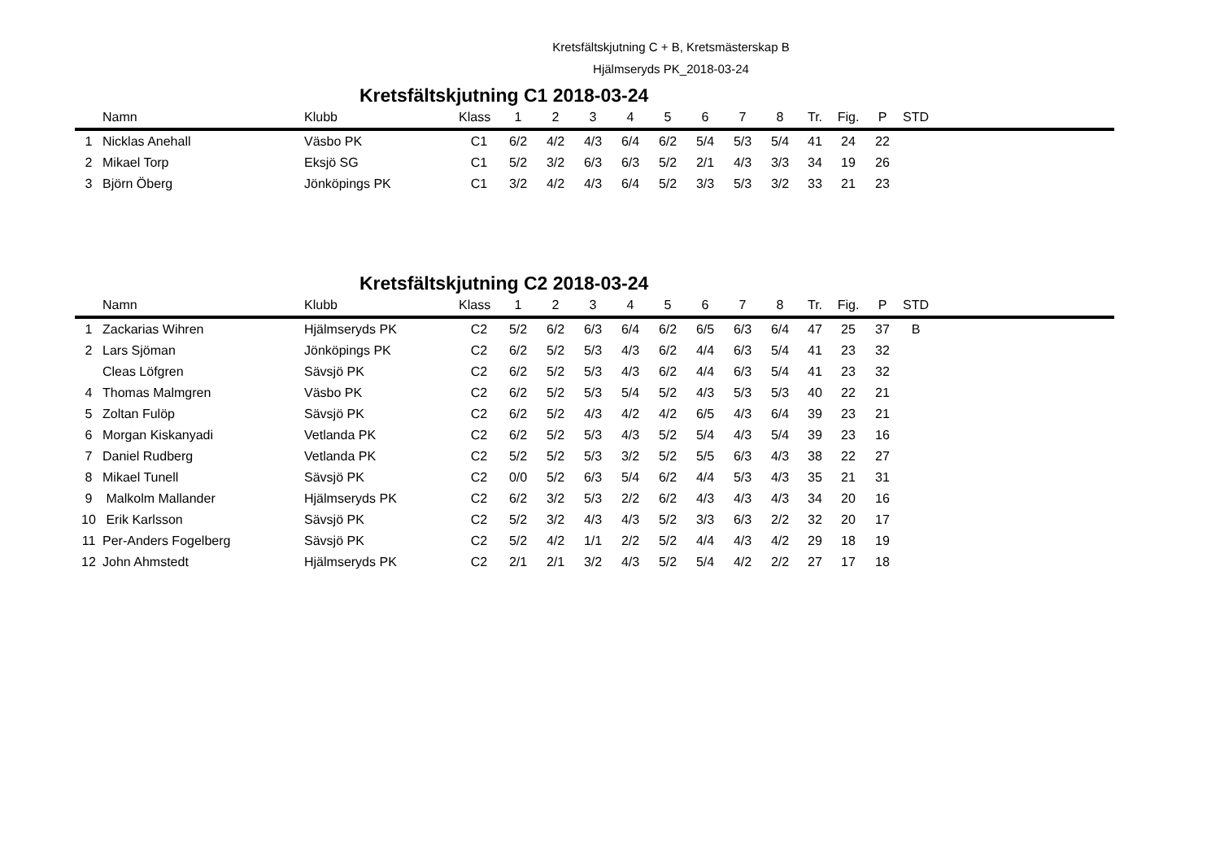Kretsfältskjutning C + B, Kretsmästerskap B
Hjälmseryds PK_2018-03-24
Kretsfältskjutning C1 2018-03-24
| | Namn | Klubb | Klass | 1 | 2 | 3 | 4 | 5 | 6 | 7 | 8 | Tr. | Fig. | P | STD | |
| --- | --- | --- | --- | --- | --- | --- | --- | --- | --- | --- | --- | --- | --- | --- | --- | --- |
| 1 | Nicklas Anehall | Väsbo PK | C1 | 6/2 | 4/2 | 4/3 | 6/4 | 6/2 | 5/4 | 5/3 | 5/4 | 41 | 24 | 22 | | |
| 2 | Mikael Torp | Eksjö SG | C1 | 5/2 | 3/2 | 6/3 | 6/3 | 5/2 | 2/1 | 4/3 | 3/3 | 34 | 19 | 26 | | |
| 3 | Björn Öberg | Jönköpings PK | C1 | 3/2 | 4/2 | 4/3 | 6/4 | 5/2 | 3/3 | 5/3 | 3/2 | 33 | 21 | 23 | | |
Kretsfältskjutning C2 2018-03-24
| | Namn | Klubb | Klass | 1 | 2 | 3 | 4 | 5 | 6 | 7 | 8 | Tr. | Fig. | P | STD | |
| --- | --- | --- | --- | --- | --- | --- | --- | --- | --- | --- | --- | --- | --- | --- | --- | --- |
| 1 | Zackarias Wihren | Hjälmseryds PK | C2 | 5/2 | 6/2 | 6/3 | 6/4 | 6/2 | 6/5 | 6/3 | 6/4 | 47 | 25 | 37 | B | |
| 2 | Lars Sjöman | Jönköpings PK | C2 | 6/2 | 5/2 | 5/3 | 4/3 | 6/2 | 4/4 | 6/3 | 5/4 | 41 | 23 | 32 | | |
| | Cleas Löfgren | Sävsjö PK | C2 | 6/2 | 5/2 | 5/3 | 4/3 | 6/2 | 4/4 | 6/3 | 5/4 | 41 | 23 | 32 | | |
| 4 | Thomas Malmgren | Väsbo PK | C2 | 6/2 | 5/2 | 5/3 | 5/4 | 5/2 | 4/3 | 5/3 | 5/3 | 40 | 22 | 21 | | |
| 5 | Zoltan Fulöp | Sävsjö PK | C2 | 6/2 | 5/2 | 4/3 | 4/2 | 4/2 | 6/5 | 4/3 | 6/4 | 39 | 23 | 21 | | |
| 6 | Morgan Kiskanyadi | Vetlanda PK | C2 | 6/2 | 5/2 | 5/3 | 4/3 | 5/2 | 5/4 | 4/3 | 5/4 | 39 | 23 | 16 | | |
| 7 | Daniel Rudberg | Vetlanda PK | C2 | 5/2 | 5/2 | 5/3 | 3/2 | 5/2 | 5/5 | 6/3 | 4/3 | 38 | 22 | 27 | | |
| 8 | Mikael Tunell | Sävsjö PK | C2 | 0/0 | 5/2 | 6/3 | 5/4 | 6/2 | 4/4 | 5/3 | 4/3 | 35 | 21 | 31 | | |
| 9 | Malkolm Mallander | Hjälmseryds PK | C2 | 6/2 | 3/2 | 5/3 | 2/2 | 6/2 | 4/3 | 4/3 | 4/3 | 34 | 20 | 16 | | |
| 10 | Erik Karlsson | Sävsjö PK | C2 | 5/2 | 3/2 | 4/3 | 4/3 | 5/2 | 3/3 | 6/3 | 2/2 | 32 | 20 | 17 | | |
| 11 | Per-Anders Fogelberg | Sävsjö PK | C2 | 5/2 | 4/2 | 1/1 | 2/2 | 5/2 | 4/4 | 4/3 | 4/2 | 29 | 18 | 19 | | |
| 12 | John Ahmstedt | Hjälmseryds PK | C2 | 2/1 | 2/1 | 3/2 | 4/3 | 5/2 | 5/4 | 4/2 | 2/2 | 27 | 17 | 18 | | |